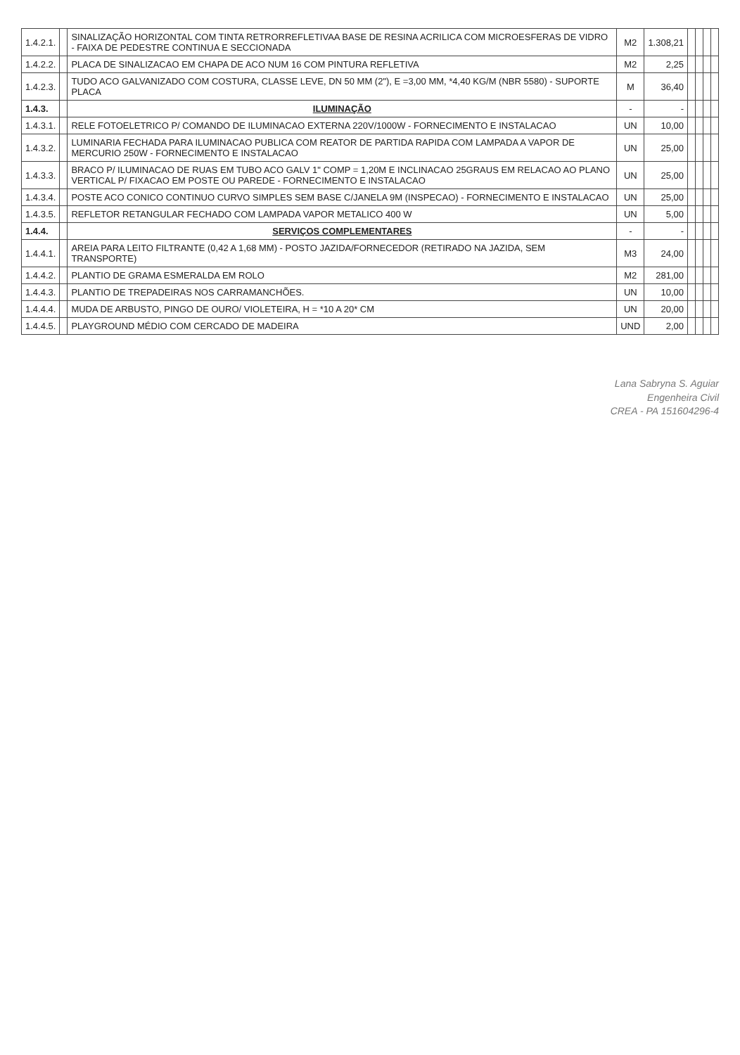| 1.4.2.1. | | SINALIZAÇÃO HORIZONTAL COM TINTA RETRORREFLETIVAA BASE DE RESINA ACRILICA COM MICROESFERAS DE VIDRO - FAIXA DE PEDESTRE CONTINUA E SECCIONADA | M2 | 1.308,21 | | | | |
| 1.4.2.2. | | PLACA DE SINALIZACAO EM CHAPA DE ACO NUM 16 COM PINTURA REFLETIVA | M2 | 2,25 | | | | |
| 1.4.2.3. | | TUDO ACO GALVANIZADO COM COSTURA, CLASSE LEVE, DN 50 MM (2"), E =3,00 MM, *4,40 KG/M (NBR 5580) - SUPORTE PLACA | M | 36,40 | | | | |
| 1.4.3. | | ILUMINAÇÃO | - | - | | | | |
| 1.4.3.1. | | RELE FOTOELETRICO P/ COMANDO DE ILUMINACAO EXTERNA 220V/1000W - FORNECIMENTO E INSTALACAO | UN | 10,00 | | | | |
| 1.4.3.2. | | LUMINARIA FECHADA PARA ILUMINACAO PUBLICA COM REATOR DE PARTIDA RAPIDA COM LAMPADA A VAPOR DE MERCURIO 250W - FORNECIMENTO E INSTALACAO | UN | 25,00 | | | | |
| 1.4.3.3. | | BRACO P/ ILUMINACAO DE RUAS EM TUBO ACO GALV 1" COMP = 1,20M E INCLINACAO 25GRAUS EM RELACAO AO PLANO VERTICAL P/ FIXACAO EM POSTE OU PAREDE - FORNECIMENTO E INSTALACAO | UN | 25,00 | | | | |
| 1.4.3.4. | | POSTE ACO CONICO CONTINUO CURVO SIMPLES SEM BASE C/JANELA 9M (INSPECAO) - FORNECIMENTO E INSTALACAO | UN | 25,00 | | | | |
| 1.4.3.5. | | REFLETOR RETANGULAR FECHADO COM LAMPADA VAPOR METALICO 400 W | UN | 5,00 | | | | |
| 1.4.4. | | SERVIÇOS COMPLEMENTARES | - | - | | | | |
| 1.4.4.1. | | AREIA PARA LEITO FILTRANTE (0,42 A 1,68 MM) - POSTO JAZIDA/FORNECEDOR (RETIRADO NA JAZIDA, SEM TRANSPORTE) | M3 | 24,00 | | | | |
| 1.4.4.2. | | PLANTIO DE GRAMA ESMERALDA EM ROLO | M2 | 281,00 | | | | |
| 1.4.4.3. | | PLANTIO DE TREPADEIRAS NOS CARRAMANCHÕES. | UN | 10,00 | | | | |
| 1.4.4.4. | | MUDA DE ARBUSTO, PINGO DE OURO/ VIOLETEIRA, H = *10 A 20* CM | UN | 20,00 | | | | |
| 1.4.4.5. | | PLAYGROUND MÉDIO COM CERCADO DE MADEIRA | UND | 2,00 | | | | |
Lana Sabryna S. Aguiar
Engenheira Civil
CREA - PA 151604296-4